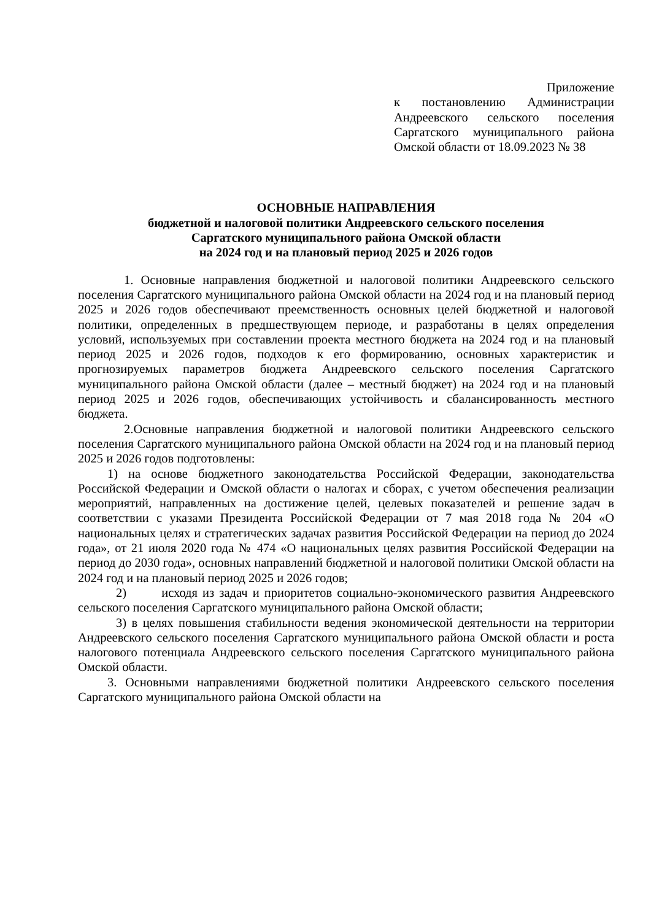Приложение
к постановлению Администрации Андреевского сельского поселения Саргатского муниципального района Омской области от 18.09.2023 № 38
ОСНОВНЫЕ НАПРАВЛЕНИЯ
бюджетной и налоговой политики Андреевского сельского поселения
Саргатского муниципального района Омской области
на 2024 год и на плановый период 2025 и 2026 годов
1. Основные направления бюджетной и налоговой политики Андреевского сельского поселения Саргатского муниципального района Омской области на 2024 год и на плановый период 2025 и 2026 годов обеспечивают преемственность основных целей бюджетной и налоговой политики, определенных в предшествующем периоде, и разработаны в целях определения условий, используемых при составлении проекта местного бюджета на 2024 год и на плановый период 2025 и 2026 годов, подходов к его формированию, основных характеристик и прогнозируемых параметров бюджета Андреевского сельского поселения Саргатского муниципального района Омской области (далее – местный бюджет) на 2024 год и на плановый период 2025 и 2026 годов, обеспечивающих устойчивость и сбалансированность местного бюджета.
2.Основные направления бюджетной и налоговой политики Андреевского сельского поселения Саргатского муниципального района Омской области на 2024 год и на плановый период 2025 и 2026 годов подготовлены:
1) на основе бюджетного законодательства Российской Федерации, законодательства Российской Федерации и Омской области о налогах и сборах, с учетом обеспечения реализации мероприятий, направленных на достижение целей, целевых показателей и решение задач в соответствии с указами Президента Российской Федерации от 7 мая 2018 года № 204 «О национальных целях и стратегических задачах развития Российской Федерации на период до 2024 года», от 21 июля 2020 года № 474 «О национальных целях развития Российской Федерации на период до 2030 года», основных направлений бюджетной и налоговой политики Омской области на 2024 год и на плановый период 2025 и 2026 годов;
2) исходя из задач и приоритетов социально-экономического развития Андреевского сельского поселения Саргатского муниципального района Омской области;
3) в целях повышения стабильности ведения экономической деятельности на территории Андреевского сельского поселения Саргатского муниципального района Омской области и роста налогового потенциала Андреевского сельского поселения Саргатского муниципального района Омской области.
3. Основными направлениями бюджетной политики Андреевского сельского поселения Саргатского муниципального района Омской области на